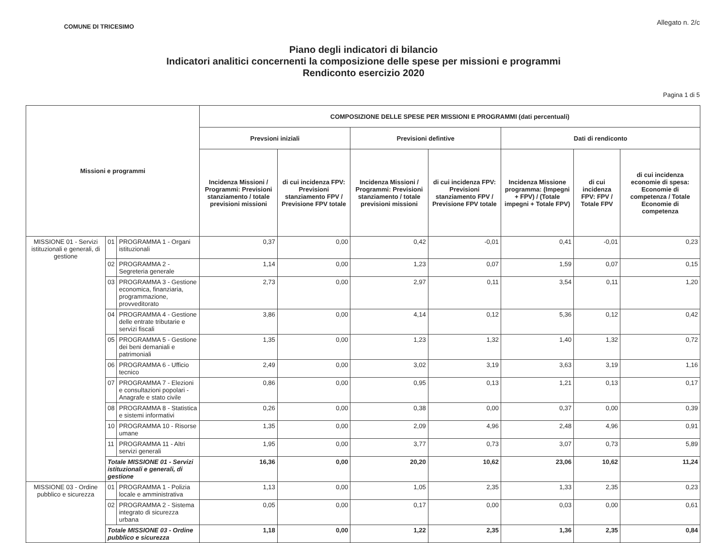COMUNE DI TRICESIMO
Allegato n. 2/c
Piano degli indicatori di bilancio
Indicatori analitici concernenti la composizione delle spese per missioni e programmi
Rendiconto esercizio 2020
Pagina 1 di 5
| Missioni e programmi | | | COMPOSIZIONE DELLE SPESE PER MISSIONI E PROGRAMMI (dati percentuali) | | | | | | |
| --- | --- | --- | --- | --- | --- | --- | --- | --- | --- |
| | | | Prevsioni iniziali | | Previsioni defintive | | Dati di rendiconto | | |
| | | | Incidenza Missioni / Programmi: Previsioni stanziamento / totale previsioni missioni | di cui incidenza FPV: Previsioni stanziamento FPV / Previsione FPV totale | Incidenza Missioni / Programmi: Previsioni stanziamento / totale previsioni missioni | di cui incidenza FPV: Previsioni stanziamento FPV / Previsione FPV totale | Incidenza Missione programma: (Impegni + FPV) / (Totale impegni + Totale FPV) | di cui incidenza FPV: FPV / Totale FPV | di cui incidenza economie di spesa: Economie di competenza / Totale Economie di competenza |
| MISSIONE 01 - Servizi istituzionali e generali, di gestione | 01 | PROGRAMMA 1 - Organi istituzionali | 0,37 | 0,00 | 0,42 | -0,01 | 0,41 | -0,01 | 0,23 |
| | 02 | PROGRAMMA 2 - Segreteria generale | 1,14 | 0,00 | 1,23 | 0,07 | 1,59 | 0,07 | 0,15 |
| | 03 | PROGRAMMA 3 - Gestione economica, finanziaria, programmazione, provveditorato | 2,73 | 0,00 | 2,97 | 0,11 | 3,54 | 0,11 | 1,20 |
| | 04 | PROGRAMMA 4 - Gestione delle entrate tributarie e servizi fiscali | 3,86 | 0,00 | 4,14 | 0,12 | 5,36 | 0,12 | 0,42 |
| | 05 | PROGRAMMA 5 - Gestione dei beni demaniali e patrimoniali | 1,35 | 0,00 | 1,23 | 1,32 | 1,40 | 1,32 | 0,72 |
| | 06 | PROGRAMMA 6 - Ufficio tecnico | 2,49 | 0,00 | 3,02 | 3,19 | 3,63 | 3,19 | 1,16 |
| | 07 | PROGRAMMA 7 - Elezioni e consultazioni popolari - Anagrafe e stato civile | 0,86 | 0,00 | 0,95 | 0,13 | 1,21 | 0,13 | 0,17 |
| | 08 | PROGRAMMA 8 - Statistica e sistemi informativi | 0,26 | 0,00 | 0,38 | 0,00 | 0,37 | 0,00 | 0,39 |
| | 10 | PROGRAMMA 10 - Risorse umane | 1,35 | 0,00 | 2,09 | 4,96 | 2,48 | 4,96 | 0,91 |
| | 11 | PROGRAMMA 11 - Altri servizi generali | 1,95 | 0,00 | 3,77 | 0,73 | 3,07 | 0,73 | 5,89 |
| | Totale MISSIONE 01 - Servizi istituzionali e generali, di gestione | | 16,36 | 0,00 | 20,20 | 10,62 | 23,06 | 10,62 | 11,24 |
| MISSIONE 03 - Ordine pubblico e sicurezza | 01 | PROGRAMMA 1 - Polizia locale e amministrativa | 1,13 | 0,00 | 1,05 | 2,35 | 1,33 | 2,35 | 0,23 |
| | 02 | PROGRAMMA 2 - Sistema integrato di sicurezza urbana | 0,05 | 0,00 | 0,17 | 0,00 | 0,03 | 0,00 | 0,61 |
| | Totale MISSIONE 03 - Ordine pubblico e sicurezza | | 1,18 | 0,00 | 1,22 | 2,35 | 1,36 | 2,35 | 0,84 |